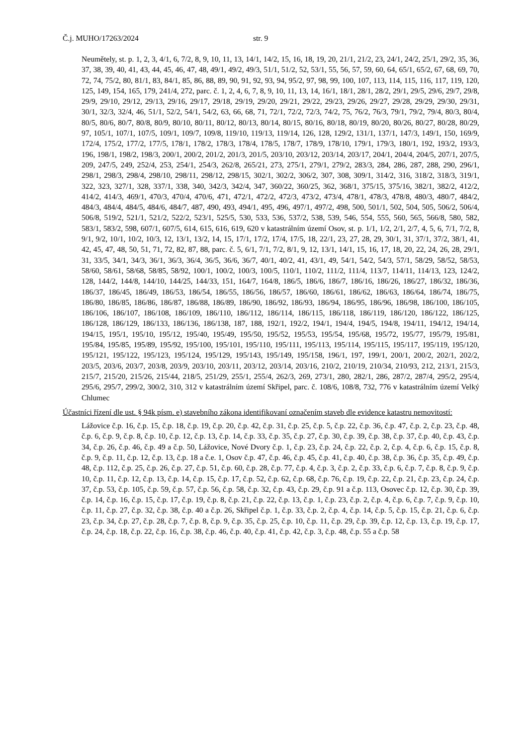Č.j. MUHO/17263/2024 str. 9
Neumětely, st. p. 1, 2, 3, 4/1, 6, 7/2, 8, 9, 10, 11, 13, 14/1, 14/2, 15, 16, 18, 19, 20, 21/1, 21/2, 23, 24/1, 24/2, 25/1, 29/2, 35, 36, 37, 38, 39, 40, 41, 43, 44, 45, 46, 47, 48, 49/1, 49/2, 49/3, 51/1, 51/2, 52, 53/1, 55, 56, 57, 59, 60, 64, 65/1, 65/2, 67, 68, 69, 70, 72, 74, 75/2, 80, 81/1, 83, 84/1, 85, 86, 88, 89, 90, 91, 92, 93, 94, 95/2, 97, 98, 99, 100, 107, 113, 114, 115, 116, 117, 119, 120, 125, 149, 154, 165, 179, 241/4, 272, parc. č. 1, 2, 4, 6, 7, 8, 9, 10, 11, 13, 14, 16/1, 18/1, 28/1, 28/2, 29/1, 29/5, 29/6, 29/7, 29/8, 29/9, 29/10, 29/12, 29/13, 29/16, 29/17, 29/18, 29/19, 29/20, 29/21, 29/22, 29/23, 29/26, 29/27, 29/28, 29/29, 29/30, 29/31, 30/1, 32/3, 32/4, 46, 51/1, 52/2, 54/1, 54/2, 63, 66, 68, 71, 72/1, 72/2, 72/3, 74/2, 75, 76/2, 76/3, 79/1, 79/2, 79/4, 80/3, 80/4, 80/5, 80/6, 80/7, 80/8, 80/9, 80/10, 80/11, 80/12, 80/13, 80/14, 80/15, 80/16, 80/18, 80/19, 80/20, 80/26, 80/27, 80/28, 80/29, 97, 105/1, 107/1, 107/5, 109/1, 109/7, 109/8, 119/10, 119/13, 119/14, 126, 128, 129/2, 131/1, 137/1, 147/3, 149/1, 150, 169/9, 172/4, 175/2, 177/2, 177/5, 178/1, 178/2, 178/3, 178/4, 178/5, 178/7, 178/9, 178/10, 179/1, 179/3, 180/1, 192, 193/2, 193/3, 196, 198/1, 198/2, 198/3, 200/1, 200/2, 201/2, 201/3, 201/5, 203/10, 203/12, 203/14, 203/17, 204/1, 204/4, 204/5, 207/1, 207/5, 209, 247/5, 249, 252/4, 253, 254/1, 254/3, 262/8, 265/21, 273, 275/1, 279/1, 279/2, 283/3, 284, 286, 287, 288, 290, 296/1, 298/1, 298/3, 298/4, 298/10, 298/11, 298/12, 298/15, 302/1, 302/2, 306/2, 307, 308, 309/1, 314/2, 316, 318/2, 318/3, 319/1, 322, 323, 327/1, 328, 337/1, 338, 340, 342/3, 342/4, 347, 360/22, 360/25, 362, 368/1, 375/15, 375/16, 382/1, 382/2, 412/2, 414/2, 414/3, 469/1, 470/3, 470/4, 470/6, 471, 472/1, 472/2, 472/3, 473/2, 473/4, 478/1, 478/3, 478/8, 480/3, 480/7, 484/2, 484/3, 484/4, 484/5, 484/6, 484/7, 487, 490, 493, 494/1, 495, 496, 497/1, 497/2, 498, 500, 501/1, 502, 504, 505, 506/2, 506/4, 506/8, 519/2, 521/1, 521/2, 522/2, 523/1, 525/5, 530, 533, 536, 537/2, 538, 539, 546, 554, 555, 560, 565, 566/8, 580, 582, 583/1, 583/2, 598, 607/1, 607/5, 614, 615, 616, 619, 620 v katastrálním území Osov, st. p. 1/1, 1/2, 2/1, 2/7, 4, 5, 6, 7/1, 7/2, 8, 9/1, 9/2, 10/1, 10/2, 10/3, 12, 13/1, 13/2, 14, 15, 17/1, 17/2, 17/4, 17/5, 18, 22/1, 23, 27, 28, 29, 30/1, 31, 37/1, 37/2, 38/1, 41, 42, 45, 47, 48, 50, 51, 71, 72, 82, 87, 88, parc. č. 5, 6/1, 7/1, 7/2, 8/1, 9, 12, 13/1, 14/1, 15, 16, 17, 18, 20, 22, 24, 26, 28, 29/1, 31, 33/5, 34/1, 34/3, 36/1, 36/3, 36/4, 36/5, 36/6, 36/7, 40/1, 40/2, 41, 43/1, 49, 54/1, 54/2, 54/3, 57/1, 58/29, 58/52, 58/53, 58/60, 58/61, 58/68, 58/85, 58/92, 100/1, 100/2, 100/3, 100/5, 110/1, 110/2, 111/2, 111/4, 113/7, 114/11, 114/13, 123, 124/2, 128, 144/2, 144/8, 144/10, 144/25, 144/33, 151, 164/7, 164/8, 186/5, 186/6, 186/7, 186/16, 186/26, 186/27, 186/32, 186/36, 186/37, 186/45, 186/49, 186/53, 186/54, 186/55, 186/56, 186/57, 186/60, 186/61, 186/62, 186/63, 186/64, 186/74, 186/75, 186/80, 186/85, 186/86, 186/87, 186/88, 186/89, 186/90, 186/92, 186/93, 186/94, 186/95, 186/96, 186/98, 186/100, 186/105, 186/106, 186/107, 186/108, 186/109, 186/110, 186/112, 186/114, 186/115, 186/118, 186/119, 186/120, 186/122, 186/125, 186/128, 186/129, 186/133, 186/136, 186/138, 187, 188, 192/1, 192/2, 194/1, 194/4, 194/5, 194/8, 194/11, 194/12, 194/14, 194/15, 195/1, 195/10, 195/12, 195/40, 195/49, 195/50, 195/52, 195/53, 195/54, 195/68, 195/72, 195/77, 195/79, 195/81, 195/84, 195/85, 195/89, 195/92, 195/100, 195/101, 195/110, 195/111, 195/113, 195/114, 195/115, 195/117, 195/119, 195/120, 195/121, 195/122, 195/123, 195/124, 195/129, 195/143, 195/149, 195/158, 196/1, 197, 199/1, 200/1, 200/2, 202/1, 202/2, 203/5, 203/6, 203/7, 203/8, 203/9, 203/10, 203/11, 203/12, 203/14, 203/16, 210/2, 210/19, 210/34, 210/93, 212, 213/1, 215/3, 215/7, 215/20, 215/26, 215/44, 218/5, 251/29, 255/1, 255/4, 262/3, 269, 273/1, 280, 282/1, 286, 287/2, 287/4, 295/2, 295/4, 295/6, 295/7, 299/2, 300/2, 310, 312 v katastrálním území Skřipel, parc. č. 108/6, 108/8, 732, 776 v katastrálním území Velký Chlumec
Účastníci řízení dle ust. § 94k písm. e) stavebního zákona identifikovaní označením staveb dle evidence katastru nemovitostí:
Lážovice č.p. 16, č.p. 15, č.p. 18, č.p. 19, č.p. 20, č.p. 42, č.p. 31, č.p. 25, č.p. 5, č.p. 22, č.p. 36, č.p. 47, č.p. 2, č.p. 23, č.p. 48, č.p. 6, č.p. 9, č.p. 8, č.p. 10, č.p. 12, č.p. 13, č.p. 14, č.p. 33, č.p. 35, č.p. 27, č.p. 30, č.p. 39, č.p. 38, č.p. 37, č.p. 40, č.p. 43, č.p. 34, č.p. 26, č.p. 46, č.p. 49 a č.p. 50, Lážovice, Nové Dvory č.p. 1, č.p. 23, č.p. 24, č.p. 22, č.p. 2, č.p. 4, č.p. 6, č.p. 15, č.p. 8, č.p. 9, č.p. 11, č.p. 12, č.p. 13, č.p. 18 a č.e. 1, Osov č.p. 47, č.p. 46, č.p. 45, č.p. 41, č.p. 40, č.p. 38, č.p. 36, č.p. 35, č.p. 49, č.p. 48, č.p. 112, č.p. 25, č.p. 26, č.p. 27, č.p. 51, č.p. 60, č.p. 28, č.p. 77, č.p. 4, č.p. 3, č.p. 2, č.p. 33, č.p. 6, č.p. 7, č.p. 8, č.p. 9, č.p. 10, č.p. 11, č.p. 12, č.p. 13, č.p. 14, č.p. 15, č.p. 17, č.p. 52, č.p. 62, č.p. 68, č.p. 76, č.p. 19, č.p. 22, č.p. 21, č.p. 23, č.p. 24, č.p. 37, č.p. 53, č.p. 105, č.p. 59, č.p. 57, č.p. 56, č.p. 58, č.p. 32, č.p. 43, č.p. 29, č.p. 91 a č.p. 113, Osovec č.p. 12, č.p. 30, č.p. 39, č.p. 14, č.p. 16, č.p. 15, č.p. 17, č.p. 19, č.p. 8, č.p. 21, č.p. 22, č.p. 13, č.p. 1, č.p. 23, č.p. 2, č.p. 4, č.p. 6, č.p. 7, č.p. 9, č.p. 10, č.p. 11, č.p. 27, č.p. 32, č.p. 38, č.p. 40 a č.p. 26, Skřipel č.p. 1, č.p. 33, č.p. 2, č.p. 4, č.p. 14, č.p. 5, č.p. 15, č.p. 21, č.p. 6, č.p. 23, č.p. 34, č.p. 27, č.p. 28, č.p. 7, č.p. 8, č.p. 9, č.p. 35, č.p. 25, č.p. 10, č.p. 11, č.p. 29, č.p. 39, č.p. 12, č.p. 13, č.p. 19, č.p. 17, č.p. 24, č.p. 18, č.p. 22, č.p. 16, č.p. 38, č.p. 46, č.p. 40, č.p. 41, č.p. 42, č.p. 3, č.p. 48, č.p. 55 a č.p. 58